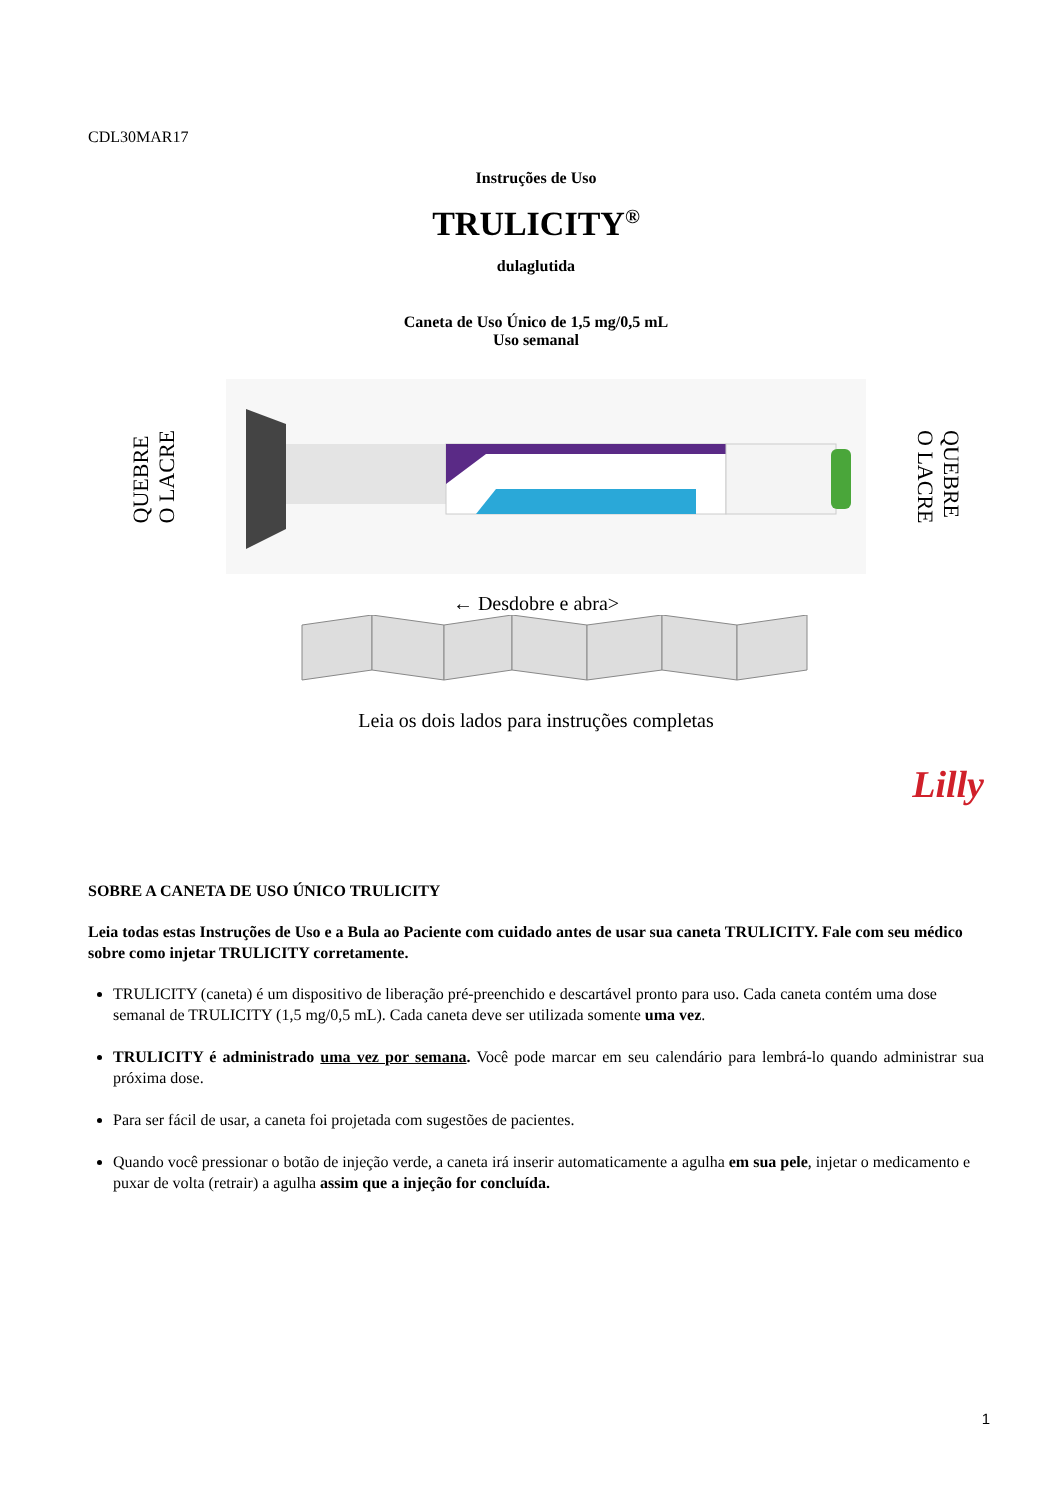CDL30MAR17
Instruções de Uso
TRULICITY<sup>®</sup>
dulaglutida
Caneta de Uso Único de 1,5 mg/0,5 mL
Uso semanal
QUEBRE
O LACRE
QUEBRE
O LACRE
← Desdobre e abra>
Leia os dois lados para instruções completas
Lilly
SOBRE A CANETA DE USO ÚNICO TRULICITY
Leia todas estas Instruções de Uso e a Bula ao Paciente com cuidado antes de usar sua caneta TRULICITY. Fale com seu médico sobre como injetar TRULICITY corretamente.
TRULICITY (caneta) é um dispositivo de liberação pré-preenchido e descartável pronto para uso. Cada caneta contém uma dose semanal de TRULICITY (1,5 mg/0,5 mL). Cada caneta deve ser utilizada somente uma vez.
TRULICITY é administrado uma vez por semana. Você pode marcar em seu calendário para lembrá-lo quando administrar sua próxima dose.
Para ser fácil de usar, a caneta foi projetada com sugestões de pacientes.
Quando você pressionar o botão de injeção verde, a caneta irá inserir automaticamente a agulha em sua pele, injetar o medicamento e puxar de volta (retrair) a agulha assim que a injeção for concluída.
1